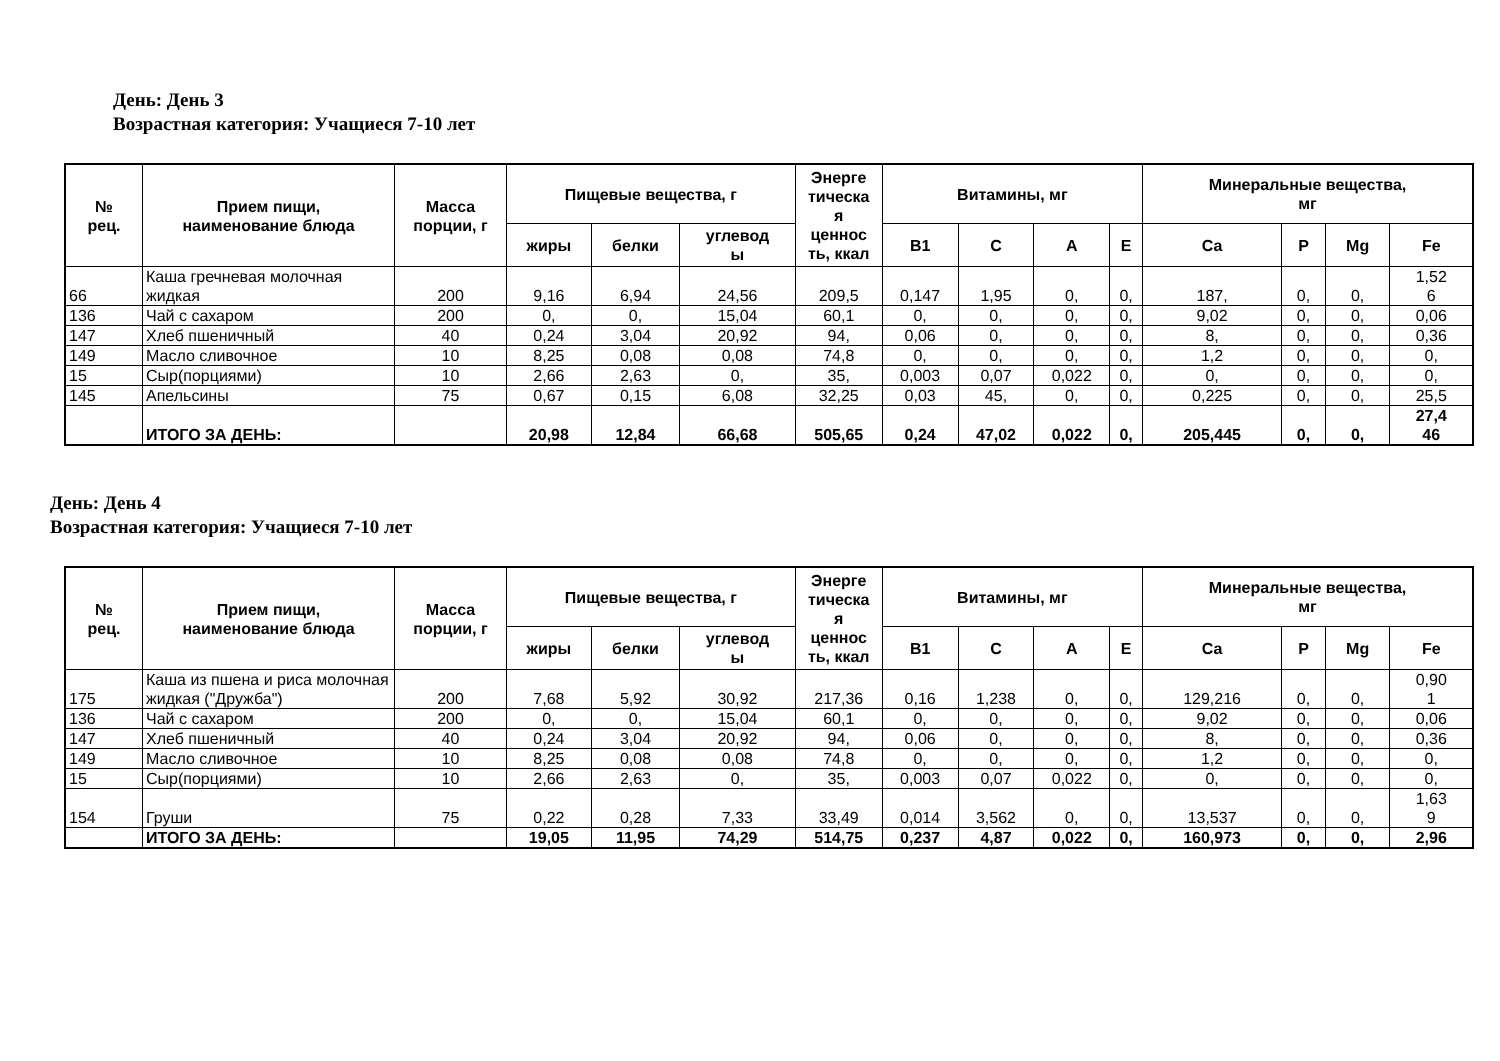День: День 3
Возрастная категория: Учащиеся 7-10 лет
| № рец. | Прием пищи, наименование блюда | Масса порции, г | Пищевые вещества, г | | | Энерге тическа я ценнос ть, ккал | Витамины, мг | | | | Минеральные вещества, мг | | | |
| --- | --- | --- | --- | --- | --- | --- | --- | --- | --- | --- | --- | --- | --- | --- |
| | | | жиры | белки | углевод ы | | B1 | C | A | E | Ca | P | Mg | Fe |
| 66 | Каша гречневая молочная жидкая | 200 | 9,16 | 6,94 | 24,56 | 209,5 | 0,147 | 1,95 | 0, | 0, | 187, | 0, | 0, | 1,52 6 |
| 136 | Чай с сахаром | 200 | 0, | 0, | 15,04 | 60,1 | 0, | 0, | 0, | 0, | 9,02 | 0, | 0, | 0,06 |
| 147 | Хлеб пшеничный | 40 | 0,24 | 3,04 | 20,92 | 94, | 0,06 | 0, | 0, | 0, | 8, | 0, | 0, | 0,36 |
| 149 | Масло сливочное | 10 | 8,25 | 0,08 | 0,08 | 74,8 | 0, | 0, | 0, | 0, | 1,2 | 0, | 0, | 0, |
| 15 | Сыр(порциями) | 10 | 2,66 | 2,63 | 0, | 35, | 0,003 | 0,07 | 0,022 | 0, | 0, | 0, | 0, | 0, |
| 145 | Апельсины | 75 | 0,67 | 0,15 | 6,08 | 32,25 | 0,03 | 45, | 0, | 0, | 0,225 | 0, | 0, | 25,5 |
| | ИТОГО ЗА ДЕНЬ: | | 20,98 | 12,84 | 66,68 | 505,65 | 0,24 | 47,02 | 0,022 | 0, | 205,445 | 0, | 0, | 27,4 46 |
День: День 4
Возрастная категория: Учащиеся 7-10 лет
| № рец. | Прием пищи, наименование блюда | Масса порции, г | Пищевые вещества, г | | | Энерге тическа я ценнос ть, ккал | Витамины, мг | | | | Минеральные вещества, мг | | | |
| --- | --- | --- | --- | --- | --- | --- | --- | --- | --- | --- | --- | --- | --- | --- |
| | | | жиры | белки | углевод ы | | B1 | C | A | E | Ca | P | Mg | Fe |
| 175 | Каша из пшена и риса молочная жидкая ("Дружба") | 200 | 7,68 | 5,92 | 30,92 | 217,36 | 0,16 | 1,238 | 0, | 0, | 129,216 | 0, | 0, | 0,90 1 |
| 136 | Чай с сахаром | 200 | 0, | 0, | 15,04 | 60,1 | 0, | 0, | 0, | 0, | 9,02 | 0, | 0, | 0,06 |
| 147 | Хлеб пшеничный | 40 | 0,24 | 3,04 | 20,92 | 94, | 0,06 | 0, | 0, | 0, | 8, | 0, | 0, | 0,36 |
| 149 | Масло сливочное | 10 | 8,25 | 0,08 | 0,08 | 74,8 | 0, | 0, | 0, | 0, | 1,2 | 0, | 0, | 0, |
| 15 | Сыр(порциями) | 10 | 2,66 | 2,63 | 0, | 35, | 0,003 | 0,07 | 0,022 | 0, | 0, | 0, | 0, | 0, |
| 154 | Груши | 75 | 0,22 | 0,28 | 7,33 | 33,49 | 0,014 | 3,562 | 0, | 0, | 13,537 | 0, | 0, | 1,63 9 |
| | ИТОГО ЗА ДЕНЬ: | | 19,05 | 11,95 | 74,29 | 514,75 | 0,237 | 4,87 | 0,022 | 0, | 160,973 | 0, | 0, | 2,96 |